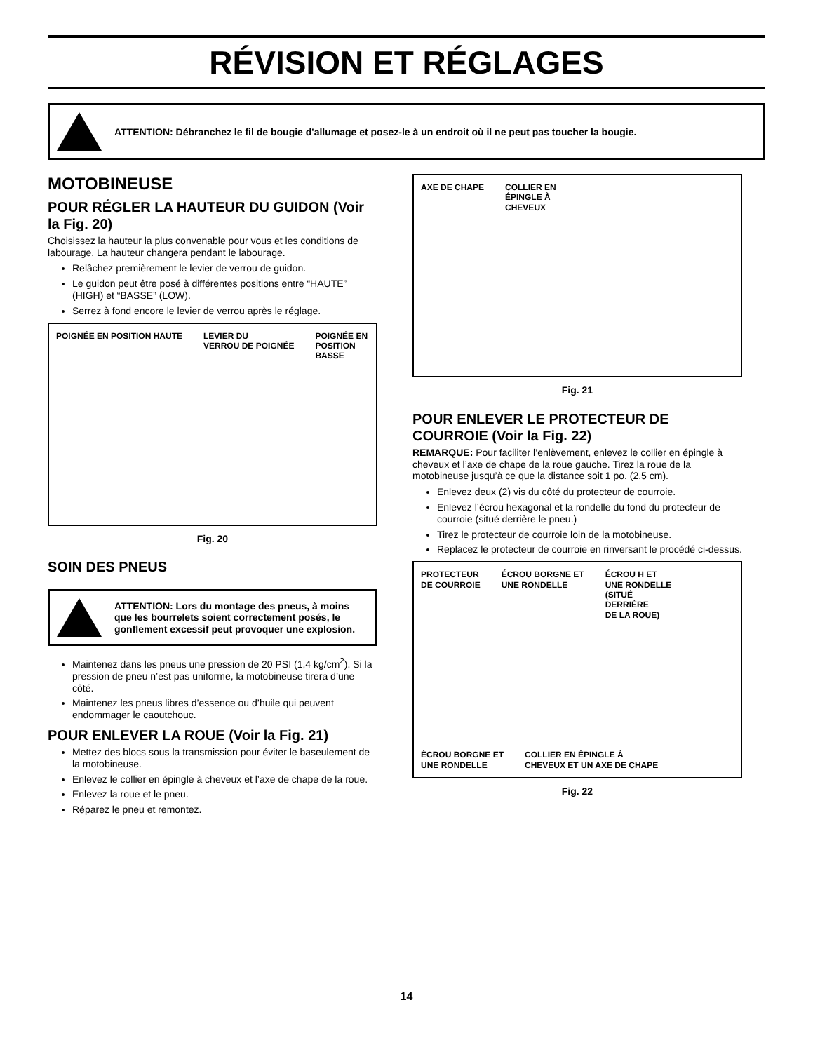RÉVISION ET RÉGLAGES
ATTENTION: Débranchez le fil de bougie d'allumage et posez-le à un endroit où il ne peut pas toucher la bougie.
MOTOBINEUSE
POUR RÉGLER LA HAUTEUR DU GUIDON (Voir la Fig. 20)
Choisissez la hauteur la plus convenable pour vous et les conditions de labourage. La hauteur changera pendant le labourage.
Relâchez premièrement le levier de verrou de guidon.
Le guidon peut être posé à différentes positions entre “HAUTE” (HIGH) et “BASSE” (LOW).
Serrez à fond encore le levier de verrou après le réglage.
POIGNÉE EN POSITION HAUTE LEVIER DU
VERROU DE POIGNÉE POIGNÉE EN
POSITION
BASSE
Fig. 20
SOIN DES PNEUS
ATTENTION: Lors du montage des pneus, à moins que les bourrelets soient correctement posés, le gonflement excessif peut provoquer une explosion.
Maintenez dans les pneus une pression de 20 PSI (1,4 kg/cm<sup>2</sup>). Si la pression de pneu n’est pas uniforme, la motobineuse tirera d’une côté.
Maintenez les pneus libres d’essence ou d’huile qui peuvent endommager le caoutchouc.
POUR ENLEVER LA ROUE (Voir la Fig. 21)
Mettez des blocs sous la transmission pour éviter le baseulement de la motobineuse.
Enlevez le collier en épingle à cheveux et l’axe de chape de la roue.
Enlevez la roue et le pneu.
Réparez le pneu et remontez.
AXE DE CHAPE COLLIER EN
ÉPINGLE À
CHEVEUX
Fig. 21
POUR ENLEVER LE PROTECTEUR DE COURROIE (Voir la Fig. 22)
REMARQUE: Pour faciliter l’enlèvement, enlevez le collier en épingle à cheveux et l’axe de chape de la roue gauche. Tirez la roue de la motobineuse jusqu’à ce que la distance soit 1 po. (2,5 cm).
Enlevez deux (2) vis du côté du protecteur de courroie.
Enlevez l’écrou hexagonal et la rondelle du fond du protecteur de courroie (situé derrière le pneu.)
Tirez le protecteur de courroie loin de la motobineuse.
Replacez le protecteur de courroie en rinversant le procédé ci-dessus.
PROTECTEUR
DE COURROIE ÉCROU BORGNE ET
UNE RONDELLE ÉCROU H ET
UNE RONDELLE
(SITUÉ
DERRIÈRE
DE LA ROUE) ÉCROU BORGNE ET
UNE RONDELLE COLLIER EN ÉPINGLE À
CHEVEUX ET UN AXE DE CHAPE
Fig. 22
14